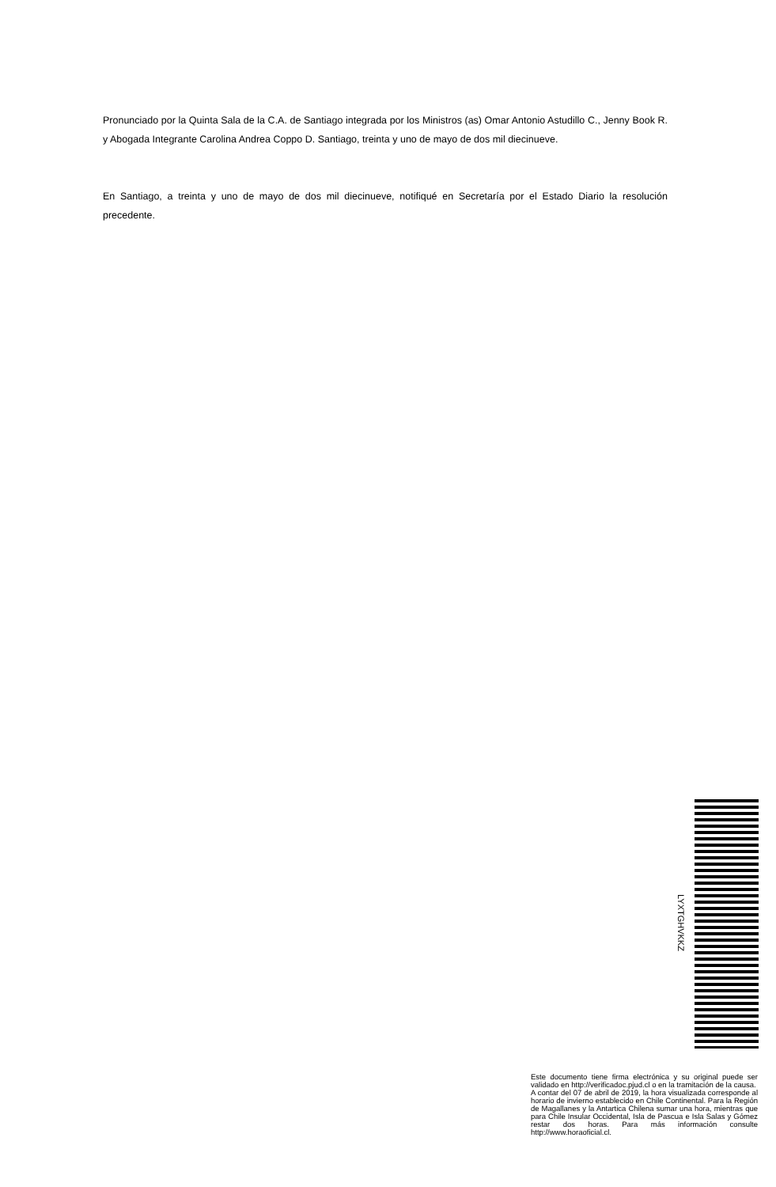Pronunciado por la Quinta Sala de la C.A. de Santiago integrada por los Ministros (as) Omar Antonio Astudillo C., Jenny Book R. y Abogada Integrante Carolina Andrea Coppo D. Santiago, treinta y uno de mayo de dos mil diecinueve.
En Santiago, a treinta y uno de mayo de dos mil diecinueve, notifiqué en Secretaría por el Estado Diario la resolución precedente.
LYXTGHVKKZ
Este documento tiene firma electrónica y su original puede ser validado en http://verificadoc.pjud.cl o en la tramitación de la causa.
A contar del 07 de abril de 2019, la hora visualizada corresponde al horario de invierno establecido en Chile Continental. Para la Región de Magallanes y la Antartica Chilena sumar una hora, mientras que para Chile Insular Occidental, Isla de Pascua e Isla Salas y Gómez restar dos horas. Para más información consulte http://www.horaoficial.cl.